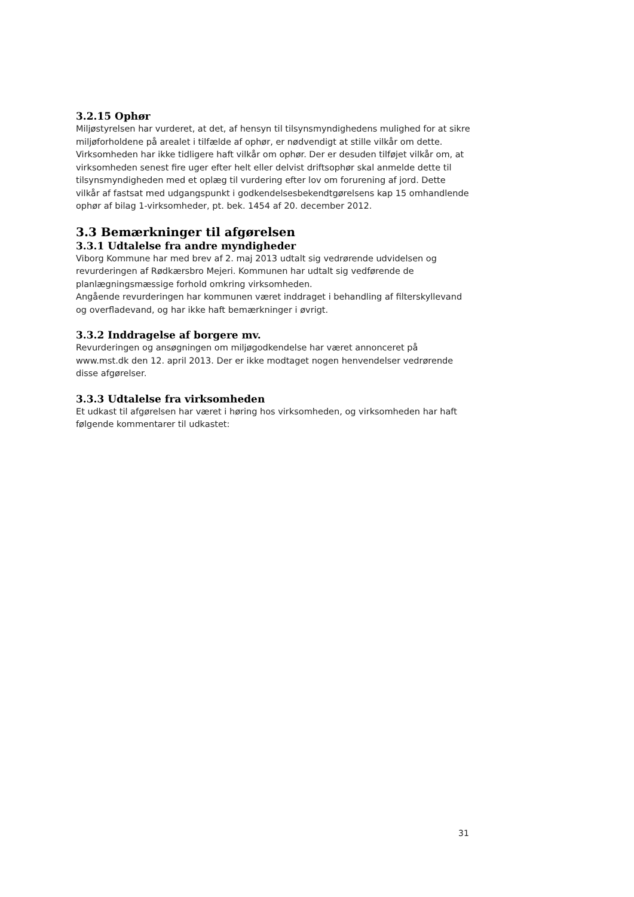3.2.15 Ophør
Miljøstyrelsen har vurderet, at det, af hensyn til tilsynsmyndighedens mulighed for at sikre miljøforholdene på arealet i tilfælde af ophør, er nødvendigt at stille vilkår om dette. Virksomheden har ikke tidligere haft vilkår om ophør. Der er desuden tilføjet vilkår om, at virksomheden senest fire uger efter helt eller delvist driftsophør skal anmelde dette til tilsynsmyndigheden med et oplæg til vurdering efter lov om forurening af jord. Dette vilkår af fastsat med udgangspunkt i godkendelsesbekendtgørelsens kap 15 omhandlende ophør af bilag 1-virksomheder, pt. bek. 1454 af 20. december 2012.
3.3 Bemærkninger til afgørelsen
3.3.1 Udtalelse fra andre myndigheder
Viborg Kommune har med brev af 2. maj 2013 udtalt sig vedrørende udvidelsen og revurderingen af Rødkærsbro Mejeri. Kommunen har udtalt sig vedførende de planlægningsmæssige forhold omkring virksomheden.
Angående revurderingen har kommunen været inddraget i behandling af filterskyllevand og overfladevand, og har ikke haft bemærkninger i øvrigt.
3.3.2 Inddragelse af borgere mv.
Revurderingen og ansøgningen om miljøgodkendelse har været annonceret på www.mst.dk den 12. april 2013. Der er ikke modtaget nogen henvendelser vedrørende disse afgørelser.
3.3.3 Udtalelse fra virksomheden
Et udkast til afgørelsen har været i høring hos virksomheden, og virksomheden har haft følgende kommentarer til udkastet:
31